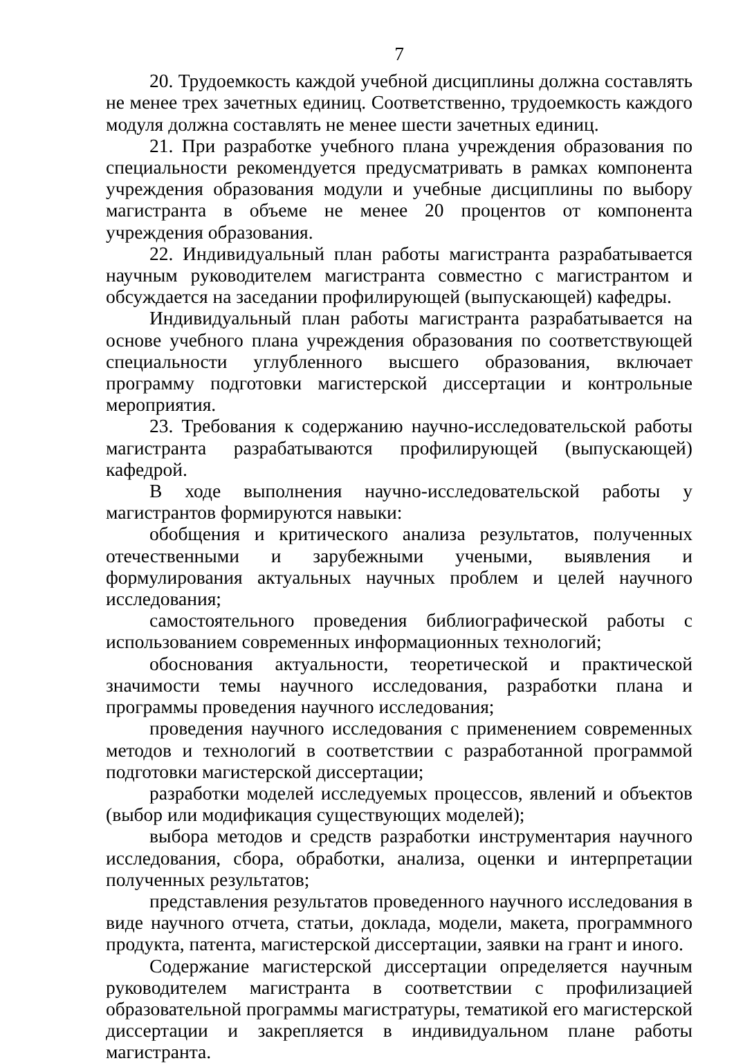7
20. Трудоемкость каждой учебной дисциплины должна составлять не менее трех зачетных единиц. Соответственно, трудоемкость каждого модуля должна составлять не менее шести зачетных единиц.
21. При разработке учебного плана учреждения образования по специальности рекомендуется предусматривать в рамках компонента учреждения образования модули и учебные дисциплины по выбору магистранта в объеме не менее 20 процентов от компонента учреждения образования.
22. Индивидуальный план работы магистранта разрабатывается научным руководителем магистранта совместно с магистрантом и обсуждается на заседании профилирующей (выпускающей) кафедры.
Индивидуальный план работы магистранта разрабатывается на основе учебного плана учреждения образования по соответствующей специальности углубленного высшего образования, включает программу подготовки магистерской диссертации и контрольные мероприятия.
23. Требования к содержанию научно-исследовательской работы магистранта разрабатываются профилирующей (выпускающей) кафедрой.
В ходе выполнения научно-исследовательской работы у магистрантов формируются навыки:
обобщения и критического анализа результатов, полученных отечественными и зарубежными учеными, выявления и формулирования актуальных научных проблем и целей научного исследования;
самостоятельного проведения библиографической работы с использованием современных информационных технологий;
обоснования актуальности, теоретической и практической значимости темы научного исследования, разработки плана и программы проведения научного исследования;
проведения научного исследования с применением современных методов и технологий в соответствии с разработанной программой подготовки магистерской диссертации;
разработки моделей исследуемых процессов, явлений и объектов (выбор или модификация существующих моделей);
выбора методов и средств разработки инструментария научного исследования, сбора, обработки, анализа, оценки и интерпретации полученных результатов;
представления результатов проведенного научного исследования в виде научного отчета, статьи, доклада, модели, макета, программного продукта, патента, магистерской диссертации, заявки на грант и иного.
Содержание магистерской диссертации определяется научным руководителем магистранта в соответствии с профилизацией образовательной программы магистратуры, тематикой его магистерской диссертации и закрепляется в индивидуальном плане работы магистранта.